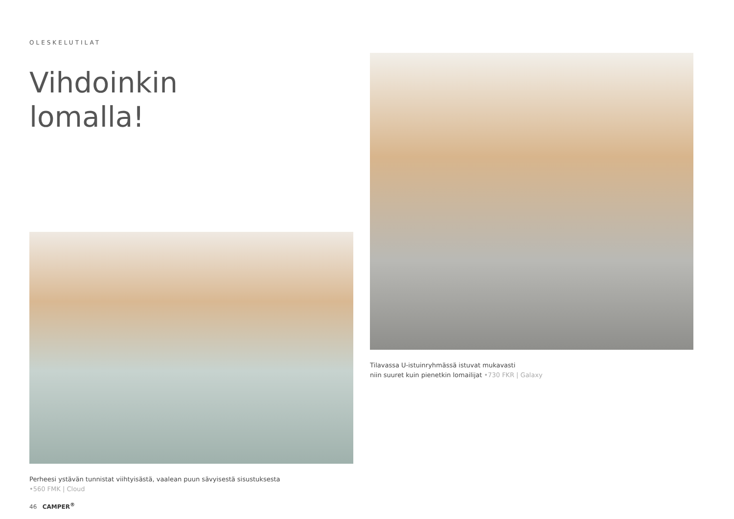OLESKELUTILAT
Vihdoinkin
lomalla!
Perheesi ystävän tunnistat viihtyisästä, vaalean puun sävyisestä sisustuksesta
•560 FMK | Cloud
46 CAMPER<sup>®</sup>
Tilavassa U-istuinryhmässä istuvat mukavasti
niin suuret kuin pienetkin lomailijat •730 FKR | Galaxy